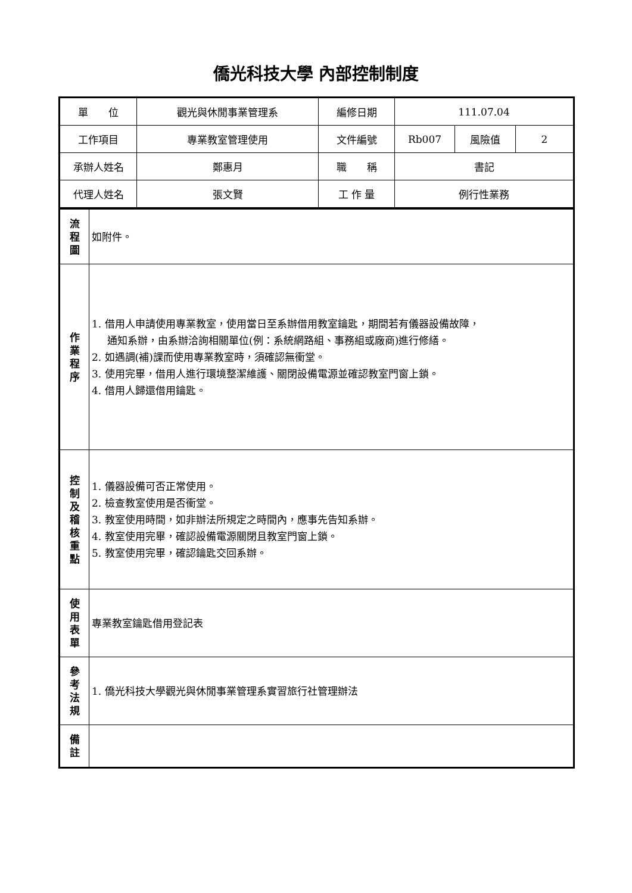僑光科技大學 內部控制制度
| 單 位 | 觀光與休閒事業管理系 | 編修日期 | 111.07.04 | | |
| 工作項目 | 專業教室管理使用 | 文件編號 | Rb007 | 風險值 | 2 |
| 承辦人姓名 | 鄭惠月 | 職 稱 | 書記 | | |
| 代理人姓名 | 張文賢 | 工 作 量 | 例行性業務 | | |
| 流 程 圖 | 如附件。 |
| 作 業 程 序 | 1. 借用人申請使用專業教室，使用當日至系辦借用教室鑰匙，期間若有儀器設備故障， 通知系辦，由系辦洽詢相關單位(例：系統網路組、事務組或廠商)進行修繕。 2. 如遇調(補)課而使用專業教室時，須確認無衝堂。 3. 使用完畢，借用人進行環境整潔維護、關閉設備電源並確認教室門窗上鎖。 4. 借用人歸還借用鑰匙。 |
| 控 制 及 稽 核 重 點 | 1. 儀器設備可否正常使用。 2. 檢查教室使用是否衝堂。 3. 教室使用時間，如非辦法所規定之時間內，應事先告知系辦。 4. 教室使用完畢，確認設備電源關閉且教室門窗上鎖。 5. 教室使用完畢，確認鑰匙交回系辦。 |
| 使 用 表 單 | 專業教室鑰匙借用登記表 |
| 參 考 法 規 | 1. 僑光科技大學觀光與休閒事業管理系實習旅行社管理辦法 |
| 備 註 | |